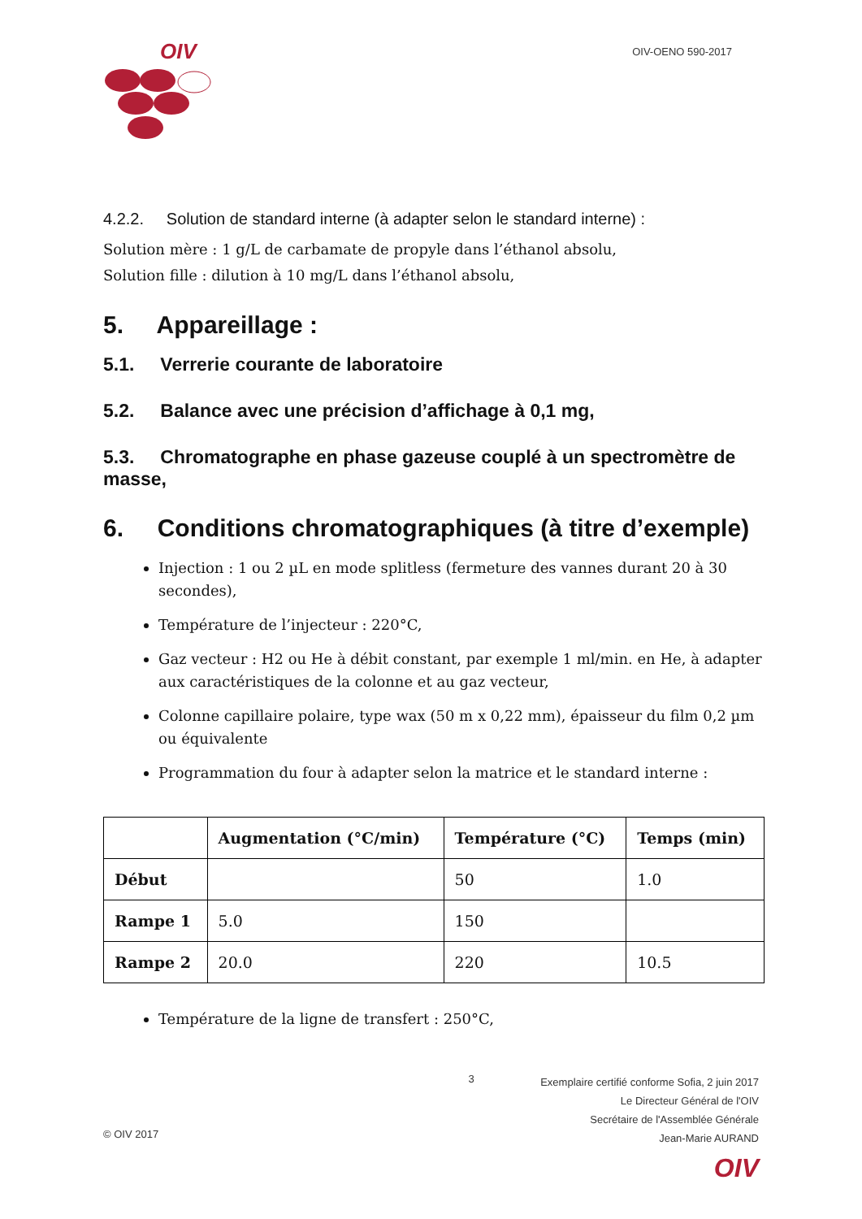OIV
OIV-OENO 590-2017
4.2.2. Solution de standard interne (à adapter selon le standard interne) :
Solution mère : 1 g/L de carbamate de propyle dans l’éthanol absolu,
Solution fille : dilution à 10 mg/L dans l’éthanol absolu,
5. Appareillage :
5.1. Verrerie courante de laboratoire
5.2. Balance avec une précision d’affichage à 0,1 mg,
5.3. Chromatographe en phase gazeuse couplé à un spectromètre de masse,
6. Conditions chromatographiques (à titre d’exemple)
Injection : 1 ou 2 µL en mode splitless (fermeture des vannes durant 20 à 30 secondes),
Température de l’injecteur : 220°C,
Gaz vecteur : H2 ou He à débit constant, par exemple 1 ml/min. en He, à adapter aux caractéristiques de la colonne et au gaz vecteur,
Colonne capillaire polaire, type wax (50 m x 0,22 mm), épaisseur du film 0,2 µm ou équivalente
Programmation du four à adapter selon la matrice et le standard interne :
| | Augmentation (°C/min) | Température (°C) | Temps (min) |
| --- | --- | --- | --- |
| Début | | 50 | 1.0 |
| Rampe 1 | 5.0 | 150 | |
| Rampe 2 | 20.0 | 220 | 10.5 |
Température de la ligne de transfert : 250°C,
© OIV 2017
3
Exemplaire certifié conforme Sofia, 2 juin 2017
Le Directeur Général de l'OIV
Secrétaire de l'Assemblée Générale
Jean-Marie AURAND
OIV